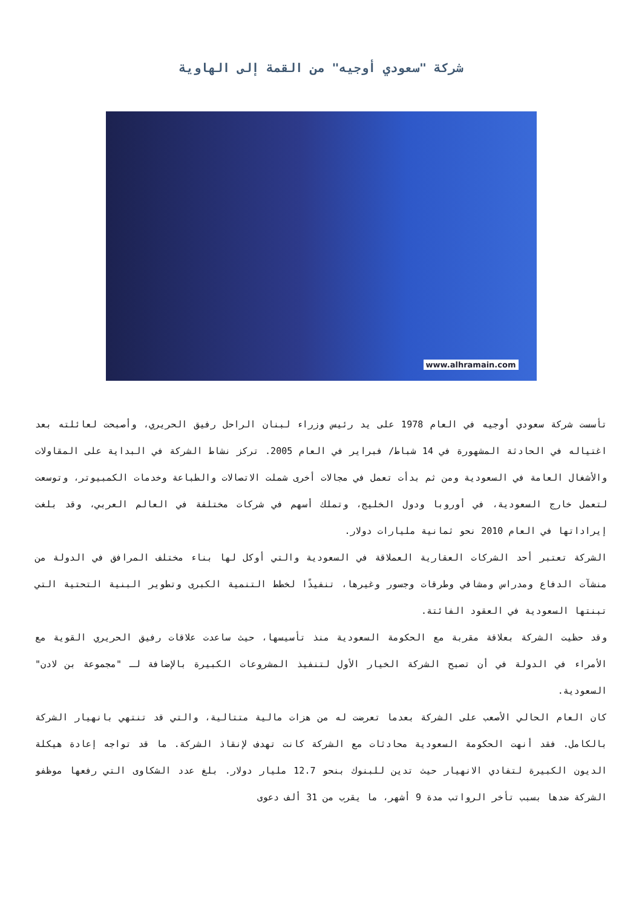شركة "سعودي أوجيه" من القمة إلى الهاوية
www.alhramain.com
تأسست شركة سعودي أوجيه في العام 1978 على يد رئيس وزراء لبنان الراحل رفيق الحريري، وأصبحت لعائلته بعد اغتياله في الحادثة المشهورة في 14 شباط/ فبراير في العام 2005. تركز نشاط الشركة في البداية على المقاولات والأشغال العامة في السعودية ومن ثم بدأت تعمل في مجالات أخرى شملت الاتصالات والطباعة وخدمات الكمبيوتر، وتوسعت لتعمل خارج السعودية، في أوروبا ودول الخليج، وتملك أسهم في شركات مختلفة في العالم العربي، وقد بلغت إيراداتها في العام 2010 نحو ثمانية مليارات دولار.
الشركة تعتبر أحد الشركات العقارية العملاقة في السعودية والتي أوكل لها بناء مختلف المرافق في الدولة من منشآت الدفاع ومدراس ومشافي وطرقات وجسور وغيرها، تنفيذًا لخطط التنمية الكبرى وتطوير البنية التحتية التي تبنتها السعودية في العقود الفائتة.
وقد حظيت الشركة بعلاقة مقربة مع الحكومة السعودية منذ تأسيسها، حيث ساعدت علاقات رفيق الحريري القوية مع الأمراء في الدولة في أن تصبح الشركة الخيار الأول لتنفيذ المشروعات الكبيرة بالإضافة لـ "مجموعة بن لادن" السعودية.
كان العام الحالي الأصعب على الشركة بعدما تعرضت له من هزات مالية متتالية، والتي قد تنتهي بانهيار الشركة بالكامل. فقد أنهت الحكومة السعودية محادثات مع الشركة كانت تهدف لإنقاذ الشركة. ما قد تواجه إعادة هيكلة الديون الكبيرة لتفادي الانهيار حيث تدين للبنوك بنحو 12.7 مليار دولار. بلغ عدد الشكاوى التي رفعها موظفو الشركة ضدها بسبب تأخر الرواتب مدة 9 أشهر، ما يقرب من 31 ألف دعوى